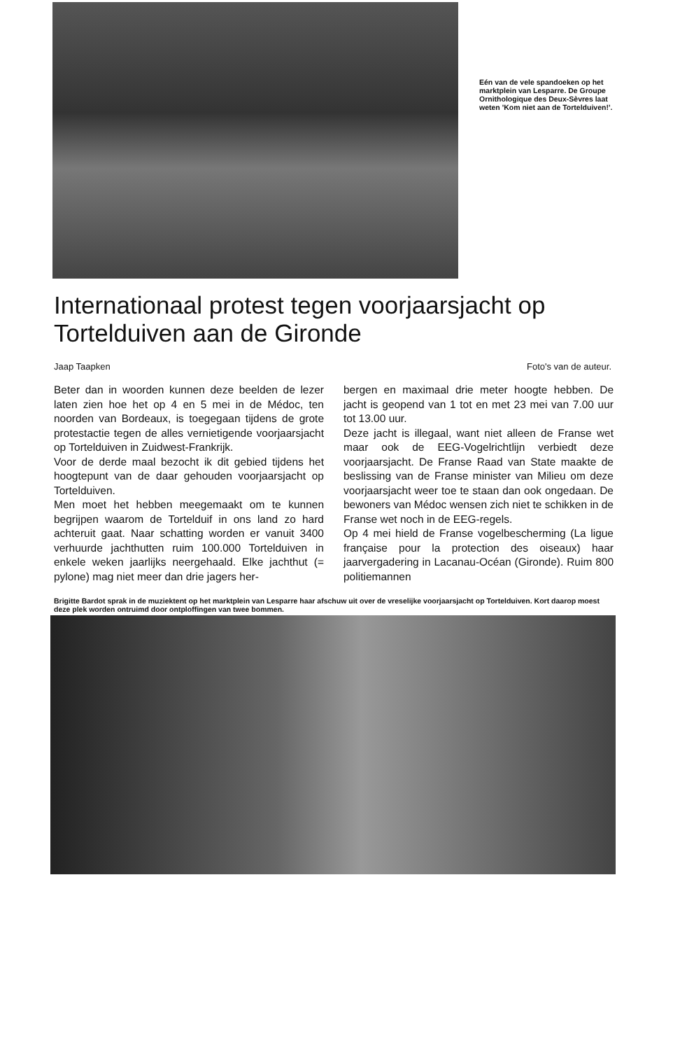Eén van de vele spandoeken op het marktplein van Lesparre. De Groupe Ornithologique des Deux-Sèvres laat weten 'Kom niet aan de Tortelduiven!'.
Internationaal protest tegen voorjaarsjacht op Tortelduiven aan de Gironde
Jaap Taapken Foto's van de auteur.
Beter dan in woorden kunnen deze beelden de lezer laten zien hoe het op 4 en 5 mei in de Médoc, ten noorden van Bordeaux, is toegegaan tijdens de grote protestactie tegen de alles vernietigende voorjaarsjacht op Tortelduiven in Zuidwest-Frankrijk.
Voor de derde maal bezocht ik dit gebied tijdens het hoogtepunt van de daar gehouden voorjaarsjacht op Tortelduiven.
Men moet het hebben meegemaakt om te kunnen begrijpen waarom de Tortelduif in ons land zo hard achteruit gaat. Naar schatting worden er vanuit 3400 verhuurde jachthutten ruim 100.000 Tortelduiven in enkele weken jaarlijks neergehaald. Elke jachthut (= pylone) mag niet meer dan drie jagers her-
bergen en maximaal drie meter hoogte hebben. De jacht is geopend van 1 tot en met 23 mei van 7.00 uur tot 13.00 uur.
Deze jacht is illegaal, want niet alleen de Franse wet maar ook de EEG-Vogelrichtlijn verbiedt deze voorjaarsjacht. De Franse Raad van State maakte de beslissing van de Franse minister van Milieu om deze voorjaarsjacht weer toe te staan dan ook ongedaan. De bewoners van Médoc wensen zich niet te schikken in de Franse wet noch in de EEG-regels.
Op 4 mei hield de Franse vogelbescherming (La ligue française pour la protection des oiseaux) haar jaarvergadering in Lacanau-Océan (Gironde). Ruim 800 politiemannen
Brigitte Bardot sprak in de muziektent op het marktplein van Lesparre haar afschuw uit over de vreselijke voorjaarsjacht op Tortelduiven. Kort daarop moest deze plek worden ontruimd door ontploffingen van twee bommen.